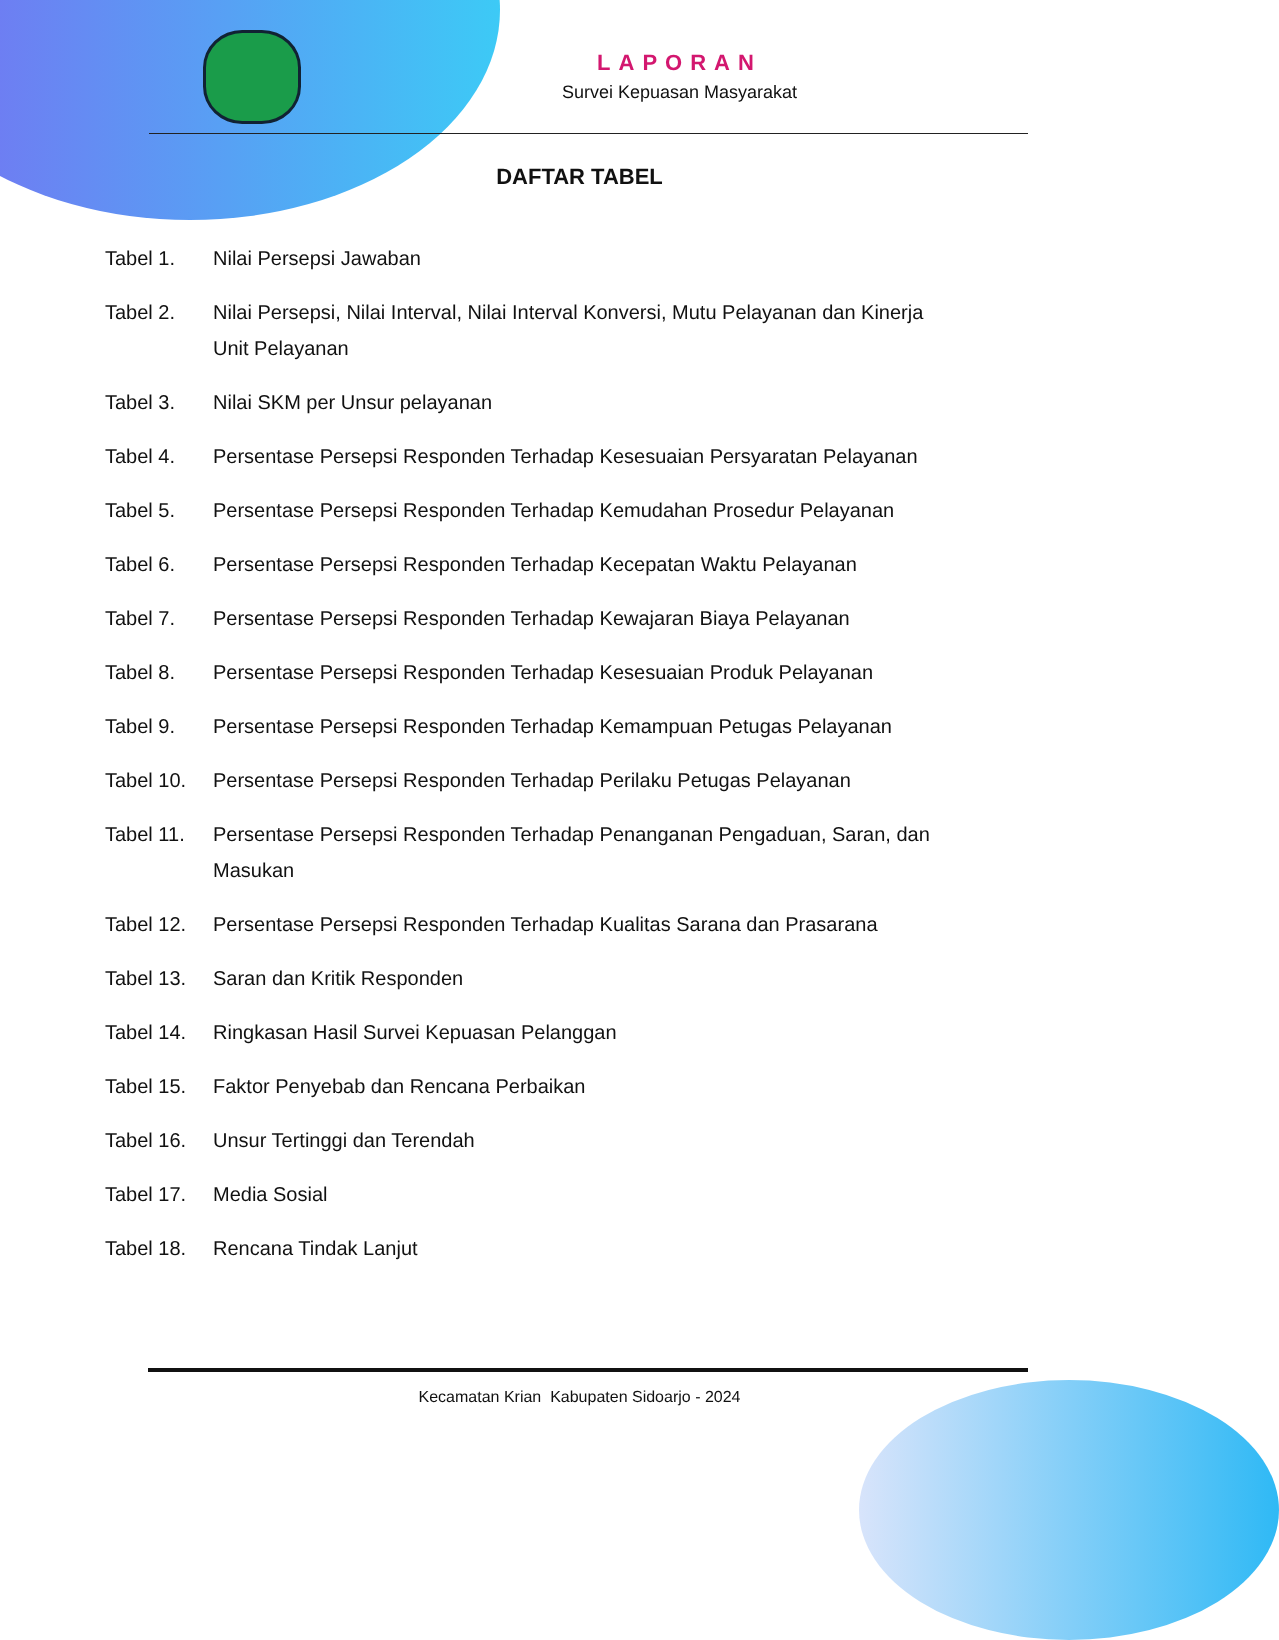LAPORAN
Survei Kepuasan Masyarakat
DAFTAR TABEL
| Tabel 1. | Nilai Persepsi Jawaban |
| Tabel 2. | Nilai Persepsi, Nilai Interval, Nilai Interval Konversi, Mutu Pelayanan dan Kinerja Unit Pelayanan |
| Tabel 3. | Nilai SKM per Unsur pelayanan |
| Tabel 4. | Persentase Persepsi Responden Terhadap Kesesuaian Persyaratan Pelayanan |
| Tabel 5. | Persentase Persepsi Responden Terhadap Kemudahan Prosedur Pelayanan |
| Tabel 6. | Persentase Persepsi Responden Terhadap Kecepatan Waktu Pelayanan |
| Tabel 7. | Persentase Persepsi Responden Terhadap Kewajaran Biaya Pelayanan |
| Tabel 8. | Persentase Persepsi Responden Terhadap Kesesuaian Produk Pelayanan |
| Tabel 9. | Persentase Persepsi Responden Terhadap Kemampuan Petugas Pelayanan |
| Tabel 10. | Persentase Persepsi Responden Terhadap Perilaku Petugas Pelayanan |
| Tabel 11. | Persentase Persepsi Responden Terhadap Penanganan Pengaduan, Saran, dan Masukan |
| Tabel 12. | Persentase Persepsi Responden Terhadap Kualitas Sarana dan Prasarana |
| Tabel 13. | Saran dan Kritik Responden |
| Tabel 14. | Ringkasan Hasil Survei Kepuasan Pelanggan |
| Tabel 15. | Faktor Penyebab dan Rencana Perbaikan |
| Tabel 16. | Unsur Tertinggi dan Terendah |
| Tabel 17. | Media Sosial |
| Tabel 18. | Rencana Tindak Lanjut |
Kecamatan Krian Kabupaten Sidoarjo - 2024